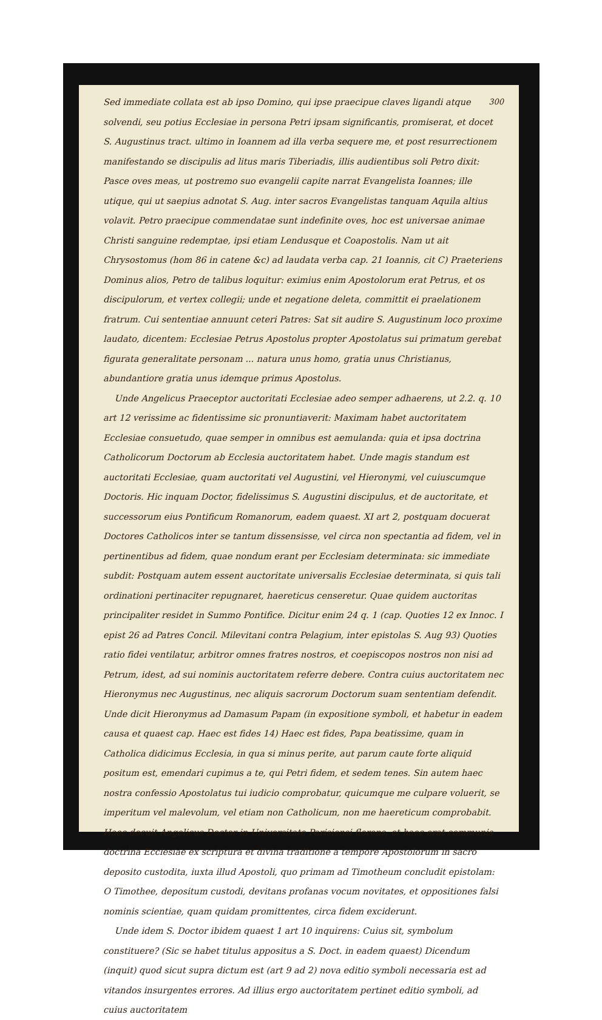300 Sed immediate collata est ab ipso Domino, qui ipse praecipue claves ligandi atque solvendi, seu potius Ecclesiae in persona Petri ipsam significantis, promiserat, et docet S. Augustinus tract. ultimo in Ioannem ad illa verba sequere me, et post resurrectionem manifestando se discipulis ad litus maris Tiberiadis, illis audientibus soli Petro dixit: Pasce oves meas, ut postremo suo evangelii capite narrat Evangelista Ioannes; ille utique, qui ut saepius adnotat S. Aug. inter sacros Evangelistas tanquam Aquila altius volavit. Petro praecipue commendatae sunt indefinite oves, hoc est universae animae Christi sanguine redemptae, ipsi etiam Lendusque et Coapostolis. Nam ut ait Chrysostomus (hom 86 in catene &c) ad laudata verba cap. 21 Ioannis, cit C) Praeteriens Dominus alios, Petro de talibus loquitur: eximius enim Apostolorum erat Petrus, et os discipulorum, et vertex collegii; unde et negatione deleta, committit ei praelationem fratrum. Cui sententiae annuunt ceteri Patres: Sat sit audire S. Augustinum loco proxime laudato, dicentem: Ecclesiae Petrus Apostolus propter Apostolatus sui primatum gerebat figurata generalitate personam ... natura unus homo, gratia unus Christianus, abundantiore gratia unus idemque primus Apostolus.
Unde Angelicus Praeceptor auctoritati Ecclesiae adeo semper adhaerens, ut 2.2. q. 10 art 12 verissime ac fidentissime sic pronuntiaverit: Maximam habet auctoritatem Ecclesiae consuetudo, quae semper in omnibus est aemulanda: quia et ipsa doctrina Catholicorum Doctorum ab Ecclesia auctoritatem habet. Unde magis standum est auctoritati Ecclesiae, quam auctoritati vel Augustini, vel Hieronymi, vel cuiuscumque Doctoris. Hic inquam Doctor, fidelissimus S. Augustini discipulus, et de auctoritate, et successorum eius Pontificum Romanorum, eadem quaest. XI art 2, postquam docuerat Doctores Catholicos inter se tantum dissensisse, vel circa non spectantia ad fidem, vel in pertinentibus ad fidem, quae nondum erant per Ecclesiam determinata: sic immediate subdit: Postquam autem essent auctoritate universalis Ecclesiae determinata, si quis tali ordinationi pertinaciter repugnaret, haereticus censeretur. Quae quidem auctoritas principaliter residet in Summo Pontifice. Dicitur enim 24 q. 1 (cap. Quoties 12 ex Innoc. I epist 26 ad Patres Concil. Milevitani contra Pelagium, inter epistolas S. Aug 93) Quoties ratio fidei ventilatur, arbitror omnes fratres nostros, et coepiscopos nostros non nisi ad Petrum, idest, ad sui nominis auctoritatem referre debere. Contra cuius auctoritatem nec Hieronymus nec Augustinus, nec aliquis sacrorum Doctorum suam sententiam defendit. Unde dicit Hieronymus ad Damasum Papam (in expositione symboli, et habetur in eadem causa et quaest cap. Haec est fides 14) Haec est fides, Papa beatissime, quam in Catholica didicimus Ecclesia, in qua si minus perite, aut parum caute forte aliquid positum est, emendari cupimus a te, qui Petri fidem, et sedem tenes. Sin autem haec nostra confessio Apostolatus tui iudicio comprobatur, quicumque me culpare voluerit, se imperitum vel malevolum, vel etiam non Catholicum, non me haereticum comprobabit. Haec docuit Angelicus Doctor in Universitate Parisiensi florens, et haec erat communis doctrina Ecclesiae ex scriptura et divina traditione a tempore Apostolorum in sacro deposito custodita, iuxta illud Apostoli, quo primam ad Timotheum concludit epistolam: O Timothee, depositum custodi, devitans profanas vocum novitates, et oppositiones falsi nominis scientiae, quam quidam promittentes, circa fidem exciderunt.
Unde idem S. Doctor ibidem quaest 1 art 10 inquirens: Cuius sit, symbolum constituere? (Sic se habet titulus appositus a S. Doct. in eadem quaest) Dicendum (inquit) quod sicut supra dictum est (art 9 ad 2) nova editio symboli necessaria est ad vitandos insurgentes errores. Ad illius ergo auctoritatem pertinet editio symboli, ad cuius auctoritatem